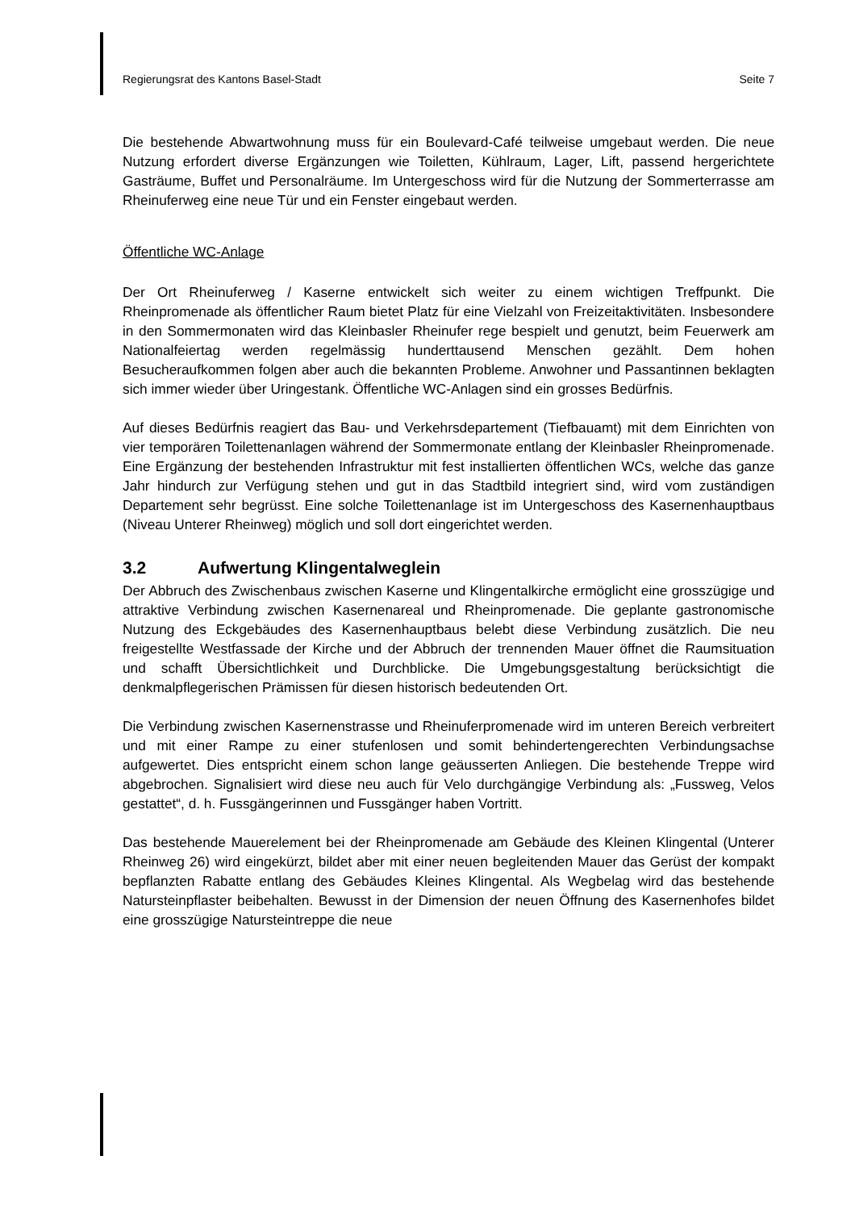Regierungsrat des Kantons Basel-Stadt Seite 7
Die bestehende Abwartwohnung muss für ein Boulevard-Café teilweise umgebaut werden. Die neue Nutzung erfordert diverse Ergänzungen wie Toiletten, Kühlraum, Lager, Lift, passend hergerichtete Gasträume, Buffet und Personalräume. Im Untergeschoss wird für die Nutzung der Sommerterrasse am Rheinuferweg eine neue Tür und ein Fenster eingebaut werden.
Öffentliche WC-Anlage
Der Ort Rheinuferweg / Kaserne entwickelt sich weiter zu einem wichtigen Treffpunkt. Die Rheinpromenade als öffentlicher Raum bietet Platz für eine Vielzahl von Freizeitaktivitäten. Insbesondere in den Sommermonaten wird das Kleinbasler Rheinufer rege bespielt und genutzt, beim Feuerwerk am Nationalfeiertag werden regelmässig hunderttausend Menschen gezählt. Dem hohen Besucheraufkommen folgen aber auch die bekannten Probleme. Anwohner und Passantinnen beklagten sich immer wieder über Uringestank. Öffentliche WC-Anlagen sind ein grosses Bedürfnis.
Auf dieses Bedürfnis reagiert das Bau- und Verkehrsdepartement (Tiefbauamt) mit dem Einrichten von vier temporären Toilettenanlagen während der Sommermonate entlang der Kleinbasler Rheinpromenade. Eine Ergänzung der bestehenden Infrastruktur mit fest installierten öffentlichen WCs, welche das ganze Jahr hindurch zur Verfügung stehen und gut in das Stadtbild integriert sind, wird vom zuständigen Departement sehr begrüsst. Eine solche Toilettenanlage ist im Untergeschoss des Kasernenhauptbaus (Niveau Unterer Rheinweg) möglich und soll dort eingerichtet werden.
3.2 Aufwertung Klingentalweglein
Der Abbruch des Zwischenbaus zwischen Kaserne und Klingentalkirche ermöglicht eine grosszügige und attraktive Verbindung zwischen Kasernenareal und Rheinpromenade. Die geplante gastronomische Nutzung des Eckgebäudes des Kasernenhauptbaus belebt diese Verbindung zusätzlich. Die neu freigestellte Westfassade der Kirche und der Abbruch der trennenden Mauer öffnet die Raumsituation und schafft Übersichtlichkeit und Durchblicke. Die Umgebungsgestaltung berücksichtigt die denkmalpflegerischen Prämissen für diesen historisch bedeutenden Ort.
Die Verbindung zwischen Kasernenstrasse und Rheinuferpromenade wird im unteren Bereich verbreitert und mit einer Rampe zu einer stufenlosen und somit behindertengerechten Verbindungsachse aufgewertet. Dies entspricht einem schon lange geäusserten Anliegen. Die bestehende Treppe wird abgebrochen. Signalisiert wird diese neu auch für Velo durchgängige Verbindung als: „Fussweg, Velos gestattet“, d. h. Fussgängerinnen und Fussgänger haben Vortritt.
Das bestehende Mauerelement bei der Rheinpromenade am Gebäude des Kleinen Klingental (Unterer Rheinweg 26) wird eingekürzt, bildet aber mit einer neuen begleitenden Mauer das Gerüst der kompakt bepflanzten Rabatte entlang des Gebäudes Kleines Klingental. Als Wegbelag wird das bestehende Natursteinpflaster beibehalten. Bewusst in der Dimension der neuen Öffnung des Kasernenhofes bildet eine grosszügige Natursteintreppe die neue